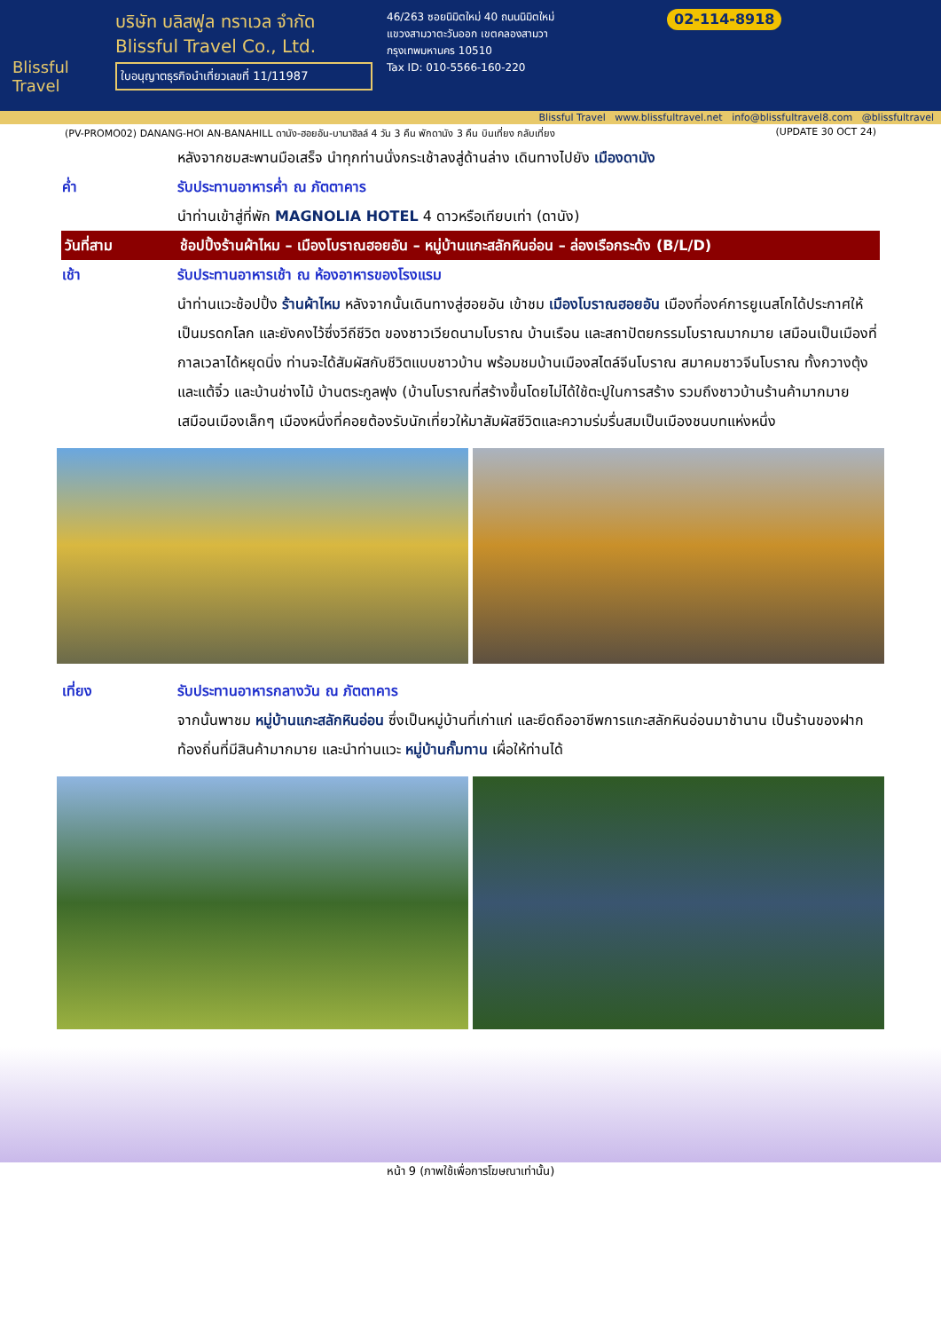Blissful Travel
บริษัท บลิสฟูล ทราเวล จำกัด
Blissful Travel Co., Ltd.
ใบอนุญาตธุรกิจนำเที่ยวเลขที่ 11/11987
46/263 ซอยนิมิตใหม่ 40 ถนนนิมิตใหม่
แขวงสามวาตะวันออก เขตคลองสามวา
กรุงเทพมหานคร 10510
Tax ID: 010-5566-160-220
02-114-8918
Blissful Travel www.blissfultravel.net info@blissfultravel8.com @blissfultravel
(PV-PROMO02) DANANG-HOI AN-BANAHILL ดานัง-ฮอยอัน-บานาฮิลล์ 4 วัน 3 คืน พักดานัง 3 คืน บินเที่ยง กลับเที่ยง (UPDATE 30 OCT 24)
หลังจากชมสะพานมือเสร็จ นำทุกท่านนั่งกระเช้าลงสู่ด้านล่าง เดินทางไปยัง เมืองดานัง
ค่ำ รับประทานอาหารค่ำ ณ ภัตตาคาร
นำท่านเข้าสู่ที่พัก MAGNOLIA HOTEL 4 ดาวหรือเทียบเท่า (ดานัง)
วันที่สาม ช้อปปิ้งร้านผ้าไหม – เมืองโบราณฮอยอัน – หมู่บ้านแกะสลักหินอ่อน – ล่องเรือกระด้ง (B/L/D)
เช้า รับประทานอาหารเช้า ณ ห้องอาหารของโรงแรม
นำท่านแวะช้อปปิ้ง ร้านผ้าไหม หลังจากนั้นเดินทางสู่ฮอยอัน เข้าชม เมืองโบราณฮอยอัน เมืองที่องค์การยูเนสโกได้ประกาศให้เป็นมรดกโลก และยังคงไว้ซึ่งวีถีชีวิต ของชาวเวียดนามโบราณ บ้านเรือน และสถาปัตยกรรมโบราณมากมาย เสมือนเป็นเมืองที่กาลเวลาได้หยุดนิ่ง ท่านจะได้สัมผัสกับชีวิตแบบชาวบ้าน พร้อมชมบ้านเมืองสไตล์จีนโบราณ สมาคมชาวจีนโบราณ ทั้งกวางตุ้งและแต้จิ๋ว และบ้านช่างไม้ บ้านตระกูลฟุง (บ้านโบราณที่สร้างขึ้นโดยไม่ได้ใช้ตะปูในการสร้าง รวมถึงชาวบ้านร้านค้ามากมาย เสมือนเมืองเล็กๆ เมืองหนึ่งที่คอยต้องรับนักเที่ยวให้มาสัมผัสชีวิตและความร่มรื่นสมเป็นเมืองชนบทแห่งหนึ่ง
เที่ยง รับประทานอาหารกลางวัน ณ ภัตตาคาร
จากนั้นพาชม หมู่บ้านแกะสลักหินอ่อน ซึ่งเป็นหมู่บ้านที่เก่าแก่ และยึดถืออาชีพการแกะสลักหินอ่อนมาช้านาน เป็นร้านของฝากท้องถิ่นที่มีสินค้ามากมาย และนำท่านแวะ หมู่บ้านกั๊มทาน เผื่อให้ท่านได้
หน้า 9 (ภาพใช้เพื่อการโฆษณาเท่านั้น)